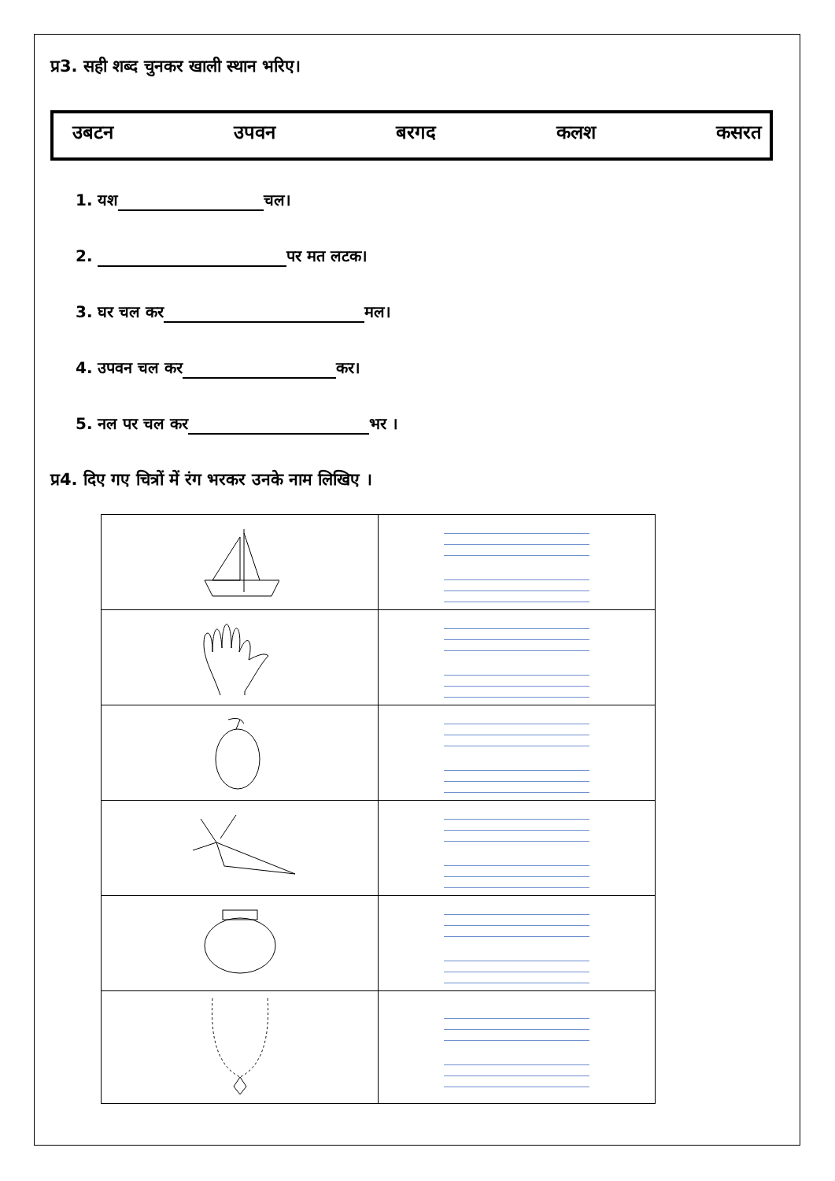प्र3. सही शब्द चुनकर खाली स्थान भरिए।
उबटन उपवन बरगद कलश कसरत
1. यश चल।
2. पर मत लटक।
3. घर चल कर मल।
4. उपवन चल कर कर।
5. नल पर चल कर भर ।
प्र4. दिए गए चित्रों में रंग भरकर उनके नाम लिखिए ।